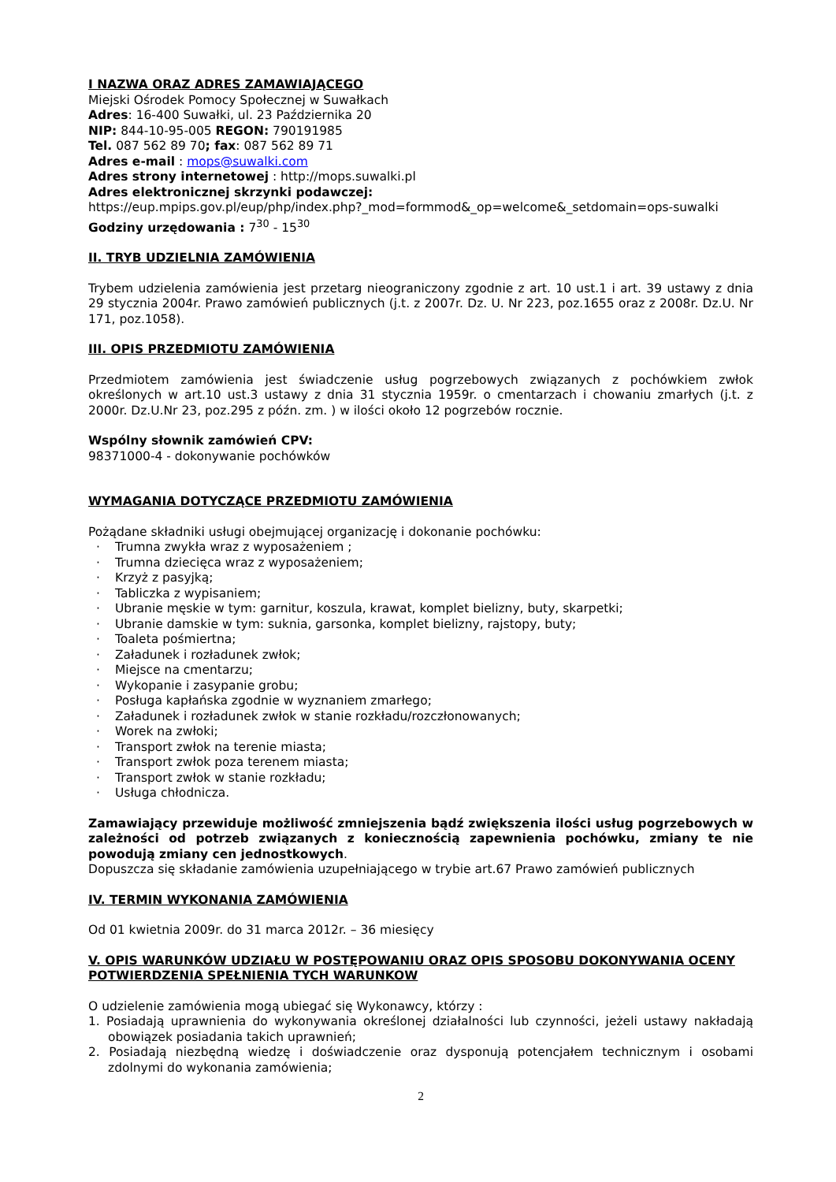I NAZWA ORAZ ADRES ZAMAWIAJĄCEGO
Miejski Ośrodek Pomocy Społecznej w Suwałkach
Adres: 16-400 Suwałki, ul. 23 Października 20
NIP: 844-10-95-005 REGON: 790191985
Tel. 087 562 89 70; fax: 087 562 89 71
Adres e-mail : mops@suwalki.com
Adres strony internetowej : http://mops.suwalki.pl
Adres elektronicznej skrzynki podawczej:
https://eup.mpips.gov.pl/eup/php/index.php?_mod=formmod&_op=welcome&_setdomain=ops-suwalki
Godziny urzędowania : 7<sup>30</sup> - 15<sup>30</sup>
II. TRYB UDZIELNIA ZAMÓWIENIA
Trybem udzielenia zamówienia jest przetarg nieograniczony zgodnie z art. 10 ust.1 i art. 39 ustawy z dnia 29 stycznia 2004r. Prawo zamówień publicznych (j.t. z 2007r. Dz. U. Nr 223, poz.1655 oraz z 2008r. Dz.U. Nr 171, poz.1058).
III. OPIS PRZEDMIOTU ZAMÓWIENIA
Przedmiotem zamówienia jest świadczenie usług pogrzebowych związanych z pochówkiem zwłok określonych w art.10 ust.3 ustawy z dnia 31 stycznia 1959r. o cmentarzach i chowaniu zmarłych (j.t. z 2000r. Dz.U.Nr 23, poz.295 z późn. zm. ) w ilości około 12 pogrzebów rocznie.
Wspólny słownik zamówień CPV:
98371000-4 - dokonywanie pochówków
WYMAGANIA DOTYCZĄCE PRZEDMIOTU ZAMÓWIENIA
Pożądane składniki usługi obejmującej organizację i dokonanie pochówku:
· Trumna zwykła wraz z wyposażeniem ;
· Trumna dziecięca wraz z wyposażeniem;
· Krzyż z pasyjką;
· Tabliczka z wypisaniem;
· Ubranie męskie w tym: garnitur, koszula, krawat, komplet bielizny, buty, skarpetki;
· Ubranie damskie w tym: suknia, garsonka, komplet bielizny, rajstopy, buty;
· Toaleta pośmiertna;
· Załadunek i rozładunek zwłok;
· Miejsce na cmentarzu;
· Wykopanie i zasypanie grobu;
· Posługa kapłańska zgodnie w wyznaniem zmarłego;
· Załadunek i rozładunek zwłok w stanie rozkładu/rozczłonowanych;
· Worek na zwłoki;
· Transport zwłok na terenie miasta;
· Transport zwłok poza terenem miasta;
· Transport zwłok w stanie rozkładu;
· Usługa chłodnicza.
Zamawiający przewiduje możliwość zmniejszenia bądź zwiększenia ilości usług pogrzebowych w zależności od potrzeb związanych z koniecznością zapewnienia pochówku, zmiany te nie powodują zmiany cen jednostkowych.
Dopuszcza się składanie zamówienia uzupełniającego w trybie art.67 Prawo zamówień publicznych
IV. TERMIN WYKONANIA ZAMÓWIENIA
Od 01 kwietnia 2009r. do 31 marca 2012r. – 36 miesięcy
V. OPIS WARUNKÓW UDZIAŁU W POSTĘPOWANIU ORAZ OPIS SPOSOBU DOKONYWANIA OCENY POTWIERDZENIA SPEŁNIENIA TYCH WARUNKOW
O udzielenie zamówienia mogą ubiegać się Wykonawcy, którzy :
1. Posiadają uprawnienia do wykonywania określonej działalności lub czynności, jeżeli ustawy nakładają obowiązek posiadania takich uprawnień;
2. Posiadają niezbędną wiedzę i doświadczenie oraz dysponują potencjałem technicznym i osobami zdolnymi do wykonania zamówienia;
2